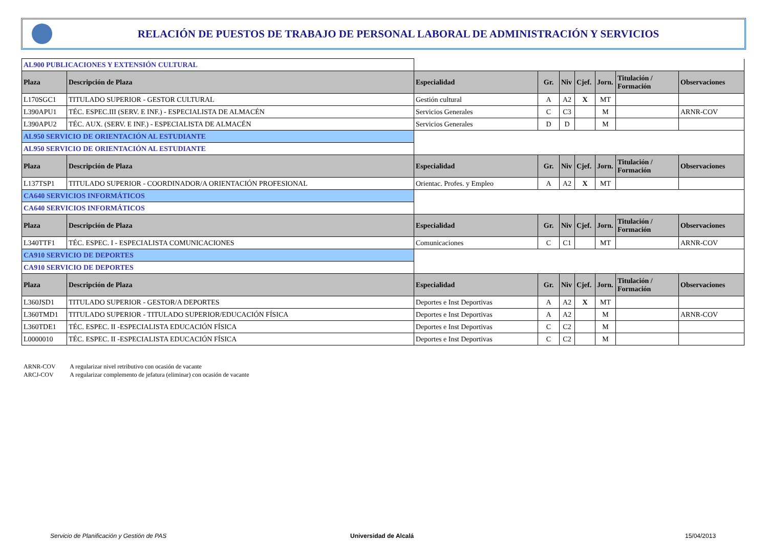RELACIÓN DE PUESTOS DE TRABAJO DE PERSONAL LABORAL DE ADMINISTRACIÓN Y SERVICIOS
| AL900 PUBLICACIONES Y EXTENSIÓN CULTURAL | | | | | | | | |
| Plaza | Descripción de Plaza | Especialidad | Gr. | Niv | Cjef. | Jorn. | Titulación / Formación | Observaciones |
| L170SGC1 | TITULADO SUPERIOR - GESTOR CULTURAL | Gestión cultural | A | A2 | X | MT | | |
| L390APU1 | TÉC. ESPEC.III (SERV. E INF.) - ESPECIALISTA DE ALMACÉN | Servicios Generales | C | C3 | | M | | ARNR-COV |
| L390APU2 | TÉC. AUX. (SERV. E INF.) - ESPECIALISTA DE ALMACÉN | Servicios Generales | D | D | | M | | |
| AL950 SERVICIO DE ORIENTACIÓN AL ESTUDIANTE | | | | | | | | |
| AL950 SERVICIO DE ORIENTACIÓN AL ESTUDIANTE | | | | | | | | |
| Plaza | Descripción de Plaza | Especialidad | Gr. | Niv | Cjef. | Jorn. | Titulación / Formación | Observaciones |
| L137TSP1 | TITULADO SUPERIOR - COORDINADOR/A ORIENTACIÓN PROFESIONAL | Orientac. Profes. y Empleo | A | A2 | X | MT | | |
| CA640 SERVICIOS INFORMÁTICOS | | | | | | | | |
| CA640 SERVICIOS INFORMÁTICOS | | | | | | | | |
| Plaza | Descripción de Plaza | Especialidad | Gr. | Niv | Cjef. | Jorn. | Titulación / Formación | Observaciones |
| L340TTF1 | TÉC. ESPEC. I - ESPECIALISTA COMUNICACIONES | Comunicaciones | C | C1 | | MT | | ARNR-COV |
| CA910 SERVICIO DE DEPORTES | | | | | | | | |
| CA910 SERVICIO DE DEPORTES | | | | | | | | |
| Plaza | Descripción de Plaza | Especialidad | Gr. | Niv | Cjef. | Jorn. | Titulación / Formación | Observaciones |
| L360JSD1 | TITULADO SUPERIOR - GESTOR/A DEPORTES | Deportes e Inst Deportivas | A | A2 | X | MT | | |
| L360TMD1 | TITULADO SUPERIOR - TITULADO SUPERIOR/EDUCACIÓN FÍSICA | Deportes e Inst Deportivas | A | A2 | | M | | ARNR-COV |
| L360TDE1 | TÉC. ESPEC. II -ESPECIALISTA EDUCACIÓN FÍSICA | Deportes e Inst Deportivas | C | C2 | | M | | |
| L0000010 | TÉC. ESPEC. II -ESPECIALISTA EDUCACIÓN FÍSICA | Deportes e Inst Deportivas | C | C2 | | M | | |
ARNR-COV A regularizar nivel retributivo con ocasión de vacante
ARCJ-COV A regularizar complemento de jefatura (eliminar) con ocasión de vacante
Servicio de Planificación y Gestión de PAS
Universidad de Alcalá 15/04/2013